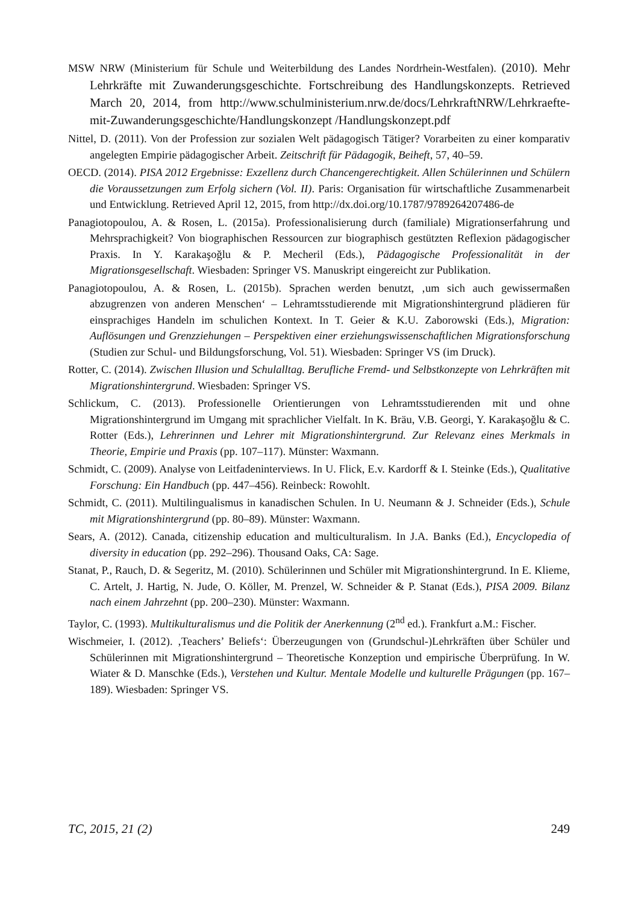MSW NRW (Ministerium für Schule und Weiterbildung des Landes Nordrhein-Westfalen). (2010). Mehr Lehrkräfte mit Zuwanderungsgeschichte. Fortschreibung des Handlungskonzepts. Retrieved March 20, 2014, from http://www.schulministerium.nrw.de/docs/LehrkraftNRW/Lehrkraefte-mit-Zuwanderungsgeschichte/Handlungskonzept /Handlungskonzept.pdf
Nittel, D. (2011). Von der Profession zur sozialen Welt pädagogisch Tätiger? Vorarbeiten zu einer komparativ angelegten Empirie pädagogischer Arbeit. Zeitschrift für Pädagogik, Beiheft, 57, 40–59.
OECD. (2014). PISA 2012 Ergebnisse: Exzellenz durch Chancengerechtigkeit. Allen Schülerinnen und Schülern die Voraussetzungen zum Erfolg sichern (Vol. II). Paris: Organisation für wirtschaftliche Zusammenarbeit und Entwicklung. Retrieved April 12, 2015, from http://dx.doi.org/10.1787/9789264207486-de
Panagiotopoulou, A. & Rosen, L. (2015a). Professionalisierung durch (familiale) Migrationserfahrung und Mehrsprachigkeit? Von biographischen Ressourcen zur biographisch gestützten Reflexion pädagogischer Praxis. In Y. Karakaşoğlu & P. Mecheril (Eds.), Pädagogische Professionalität in der Migrationsgesellschaft. Wiesbaden: Springer VS. Manuskript eingereicht zur Publikation.
Panagiotopoulou, A. & Rosen, L. (2015b). Sprachen werden benutzt, ‚um sich auch gewissermaßen abzugrenzen von anderen Menschen‘ – Lehramtsstudierende mit Migrationshintergrund plädieren für einsprachiges Handeln im schulichen Kontext. In T. Geier & K.U. Zaborowski (Eds.), Migration: Auflösungen und Grenzziehungen – Perspektiven einer erziehungswissenschaftlichen Migrationsforschung (Studien zur Schul- und Bildungsforschung, Vol. 51). Wiesbaden: Springer VS (im Druck).
Rotter, C. (2014). Zwischen Illusion und Schulalltag. Berufliche Fremd- und Selbstkonzepte von Lehrkräften mit Migrationshintergrund. Wiesbaden: Springer VS.
Schlickum, C. (2013). Professionelle Orientierungen von Lehramtsstudierenden mit und ohne Migrationshintergrund im Umgang mit sprachlicher Vielfalt. In K. Bräu, V.B. Georgi, Y. Karakaşoğlu & C. Rotter (Eds.), Lehrerinnen und Lehrer mit Migrationshintergrund. Zur Relevanz eines Merkmals in Theorie, Empirie und Praxis (pp. 107–117). Münster: Waxmann.
Schmidt, C. (2009). Analyse von Leitfadeninterviews. In U. Flick, E.v. Kardorff & I. Steinke (Eds.), Qualitative Forschung: Ein Handbuch (pp. 447–456). Reinbeck: Rowohlt.
Schmidt, C. (2011). Multilingualismus in kanadischen Schulen. In U. Neumann & J. Schneider (Eds.), Schule mit Migrationshintergrund (pp. 80–89). Münster: Waxmann.
Sears, A. (2012). Canada, citizenship education and multiculturalism. In J.A. Banks (Ed.), Encyclopedia of diversity in education (pp. 292–296). Thousand Oaks, CA: Sage.
Stanat, P., Rauch, D. & Segeritz, M. (2010). Schülerinnen und Schüler mit Migrationshintergrund. In E. Klieme, C. Artelt, J. Hartig, N. Jude, O. Köller, M. Prenzel, W. Schneider & P. Stanat (Eds.), PISA 2009. Bilanz nach einem Jahrzehnt (pp. 200–230). Münster: Waxmann.
Taylor, C. (1993). Multikulturalismus und die Politik der Anerkennung (2<sup>nd</sup> ed.). Frankfurt a.M.: Fischer.
Wischmeier, I. (2012). ‚Teachers’ Beliefs‘: Überzeugungen von (Grundschul-)Lehrkräften über Schüler und Schülerinnen mit Migrationshintergrund – Theoretische Konzeption und empirische Überprüfung. In W. Wiater & D. Manschke (Eds.), Verstehen und Kultur. Mentale Modelle und kulturelle Prägungen (pp. 167–189). Wiesbaden: Springer VS.
TC, 2015, 21 (2) 249